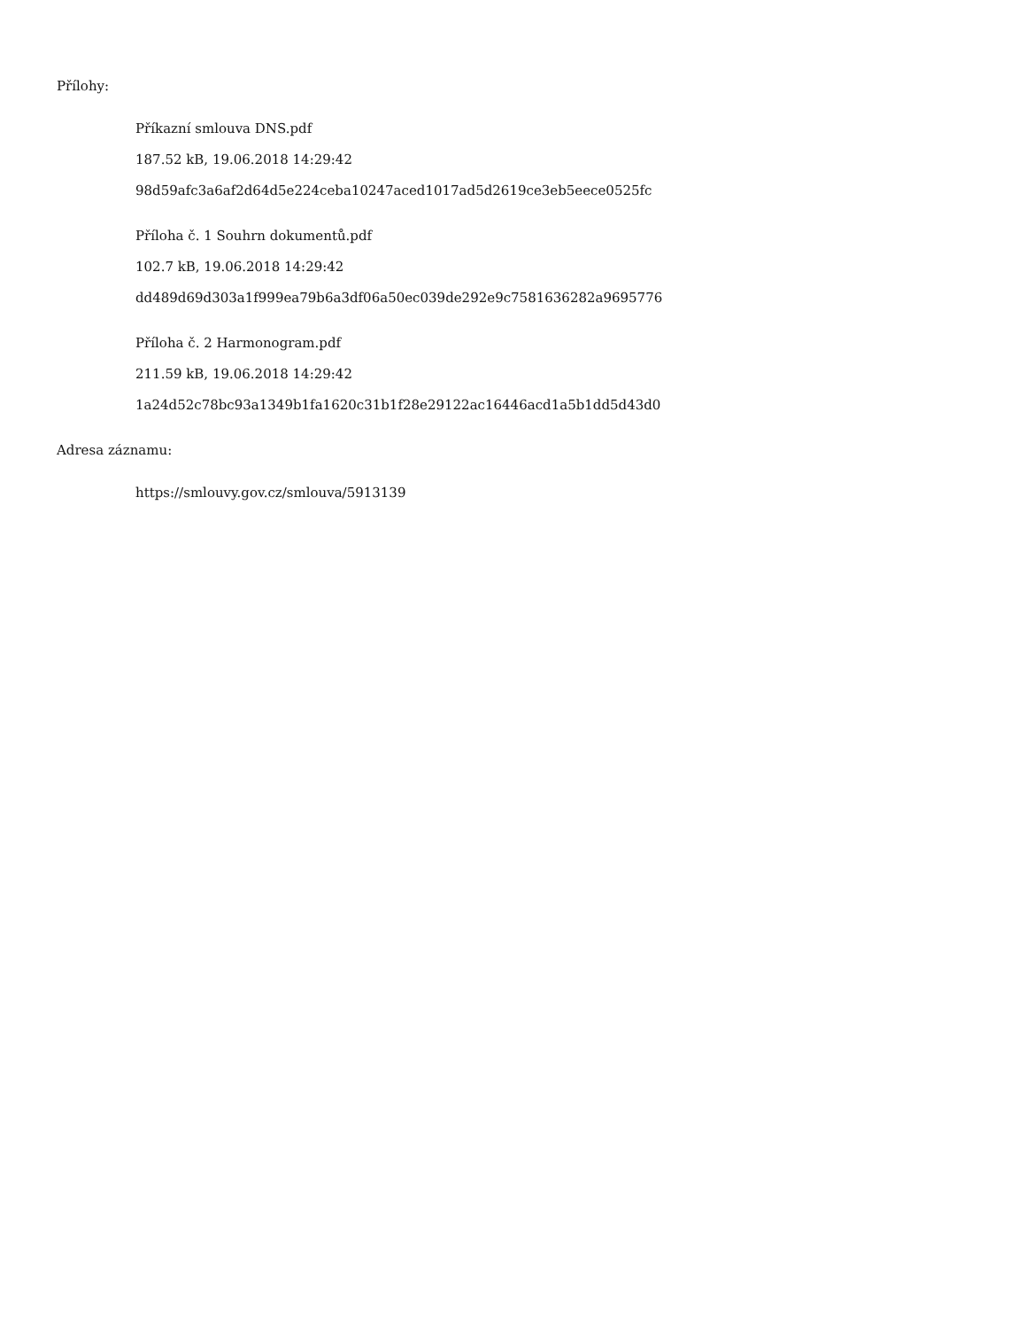Přílohy:
Příkazní smlouva DNS.pdf
187.52 kB, 19.06.2018 14:29:42
98d59afc3a6af2d64d5e224ceba10247aced1017ad5d2619ce3eb5eece0525fc
Příloha č. 1 Souhrn dokumentů.pdf
102.7 kB, 19.06.2018 14:29:42
dd489d69d303a1f999ea79b6a3df06a50ec039de292e9c7581636282a9695776
Příloha č. 2 Harmonogram.pdf
211.59 kB, 19.06.2018 14:29:42
1a24d52c78bc93a1349b1fa1620c31b1f28e29122ac16446acd1a5b1dd5d43d0
Adresa záznamu:
https://smlouvy.gov.cz/smlouva/5913139